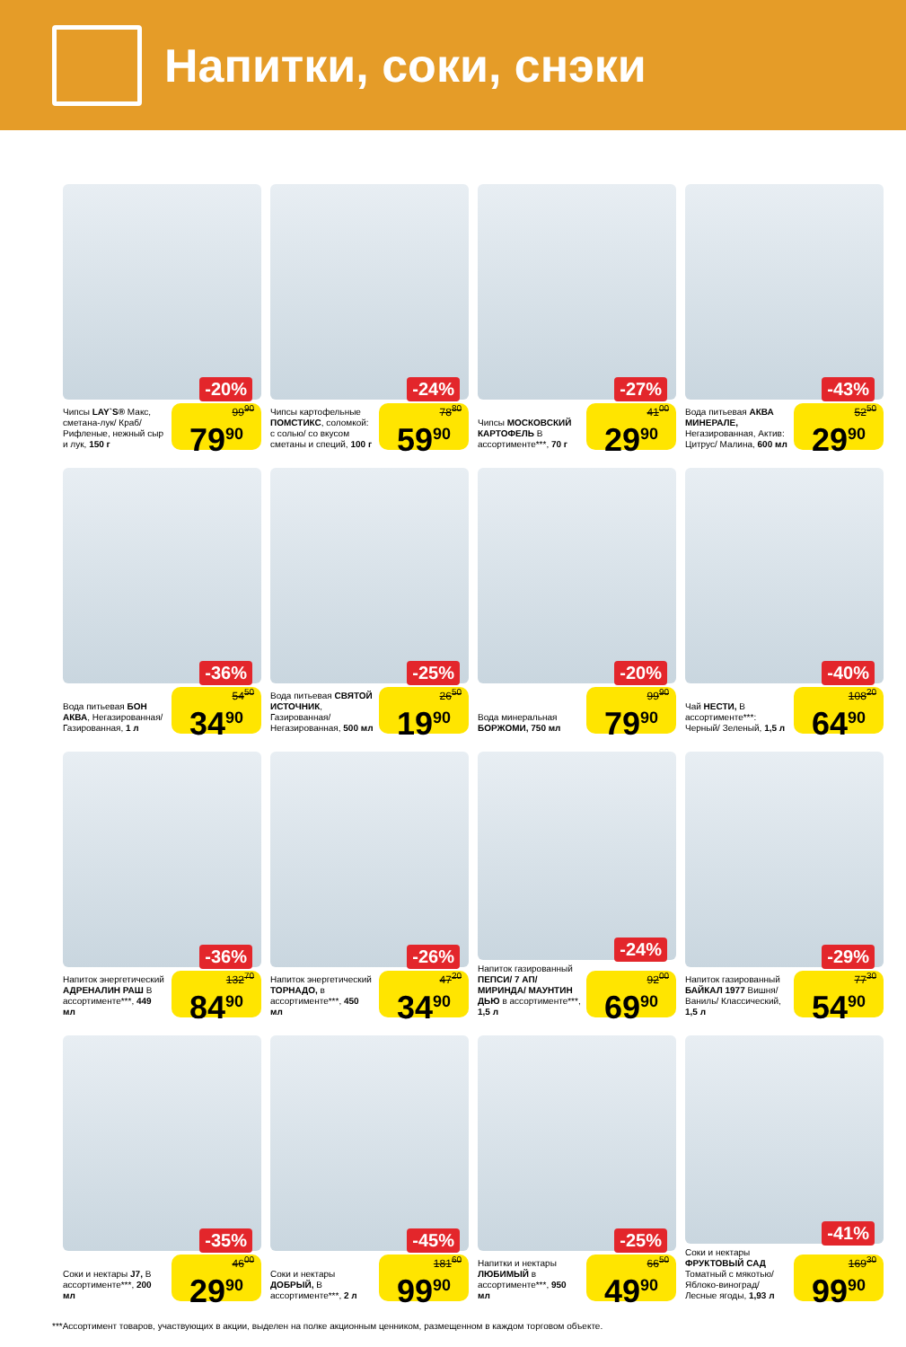Напитки, соки, снэки
-20%
Чипсы LAY`S® Макс, сметана-лук/ Краб/ Рифленые, нежный сыр и лук, 150 г
99<sup>90</sup>
79<sup>90</sup>
-24%
Чипсы картофельные ПОМСТИКС, соломкой: с солью/ со вкусом сметаны и специй, 100 г
78<sup>80</sup>
59<sup>90</sup>
-27%
Чипсы МОСКОВСКИЙ КАРТОФЕЛЬ В ассортименте***, 70 г
41<sup>00</sup>
29<sup>90</sup>
-43%
Вода питьевая АКВА МИНЕРАЛЕ, Негазированная, Актив: Цитрус/ Малина, 600 мл
52<sup>50</sup>
29<sup>90</sup>
-36%
Вода питьевая БОН АКВА, Негазированная/ Газированная, 1 л
54<sup>50</sup>
34<sup>90</sup>
-25%
Вода питьевая СВЯТОЙ ИСТОЧНИК, Газированная/ Негазированная, 500 мл
26<sup>50</sup>
19<sup>90</sup>
-20%
Вода минеральная БОРЖОМИ, 750 мл
99<sup>90</sup>
79<sup>90</sup>
-40%
Чай НЕСТИ, В ассортименте***: Черный/ Зеленый, 1,5 л
108<sup>20</sup>
64<sup>90</sup>
-36%
Напиток энергетический АДРЕНАЛИН РАШ В ассортименте***, 449 мл
132<sup>70</sup>
84<sup>90</sup>
-26%
Напиток энергетический ТОРНАДО, в ассортименте***, 450 мл
47<sup>20</sup>
34<sup>90</sup>
-24%
Напиток газированный ПЕПСИ/ 7 АП/ МИРИНДА/ МАУНТИН ДЬЮ в ассортименте***, 1,5 л
92<sup>00</sup>
69<sup>90</sup>
-29%
Напиток газированный БАЙКАЛ 1977 Вишня/ Ваниль/ Классический, 1,5 л
77<sup>30</sup>
54<sup>90</sup>
-35%
Соки и нектары J7, В ассортименте***, 200 мл
46<sup>00</sup>
29<sup>90</sup>
-45%
Соки и нектары ДОБРЫЙ, В ассортименте***, 2 л
181<sup>60</sup>
99<sup>90</sup>
-25%
Напитки и нектары ЛЮБИМЫЙ в ассортименте***, 950 мл
66<sup>50</sup>
49<sup>90</sup>
-41%
Соки и нектары ФРУКТОВЫЙ САД Томатный с мякотью/ Яблоко-виноград/ Лесные ягоды, 1,93 л
169<sup>30</sup>
99<sup>90</sup>
***Ассортимент товаров, участвующих в акции, выделен на полке акционным ценником, размещенном в каждом торговом объекте.